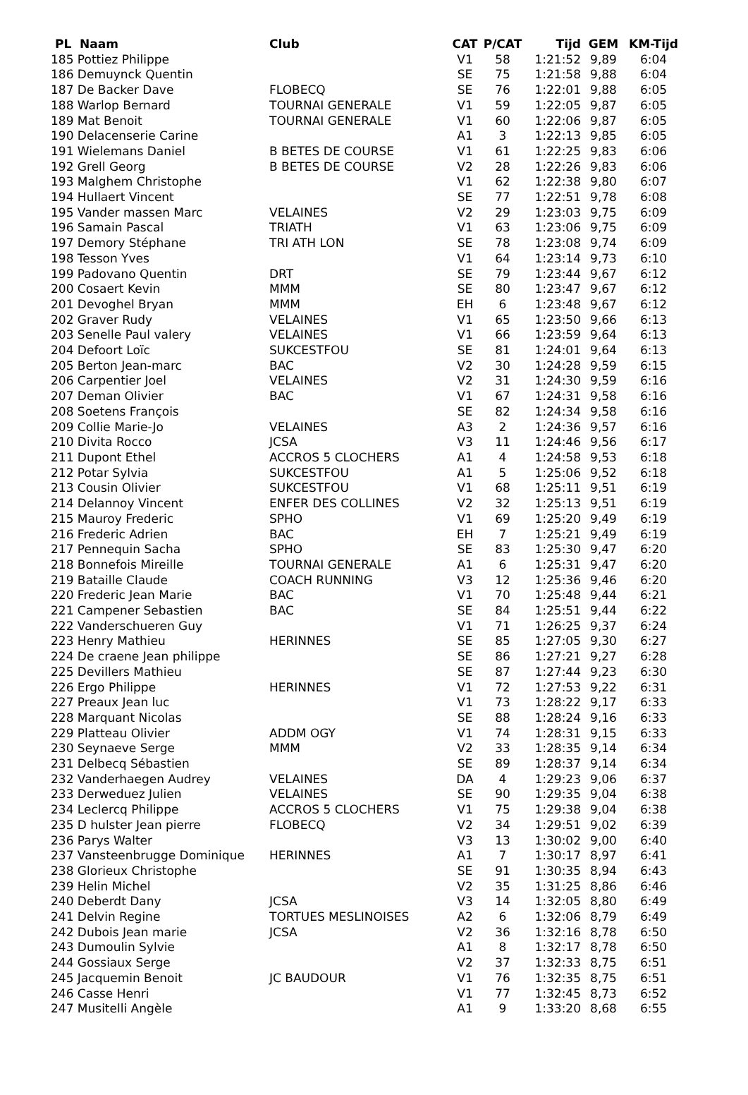| PL Naam | Club | CAT | P/CAT | Tijd | GEM | KM-Tijd |
| --- | --- | --- | --- | --- | --- | --- |
| 185 Pottiez Philippe | | V1 | 58 | 1:21:52 | 9,89 | 6:04 |
| 186 Demuynck Quentin | | SE | 75 | 1:21:58 | 9,88 | 6:04 |
| 187 De Backer Dave | FLOBECQ | SE | 76 | 1:22:01 | 9,88 | 6:05 |
| 188 Warlop Bernard | TOURNAI GENERALE | V1 | 59 | 1:22:05 | 9,87 | 6:05 |
| 189 Mat Benoit | TOURNAI GENERALE | V1 | 60 | 1:22:06 | 9,87 | 6:05 |
| 190 Delacenserie Carine | | A1 | 3 | 1:22:13 | 9,85 | 6:05 |
| 191 Wielemans Daniel | B BETES DE COURSE | V1 | 61 | 1:22:25 | 9,83 | 6:06 |
| 192 Grell Georg | B BETES DE COURSE | V2 | 28 | 1:22:26 | 9,83 | 6:06 |
| 193 Malghem Christophe | | V1 | 62 | 1:22:38 | 9,80 | 6:07 |
| 194 Hullaert Vincent | | SE | 77 | 1:22:51 | 9,78 | 6:08 |
| 195 Vander massen Marc | VELAINES | V2 | 29 | 1:23:03 | 9,75 | 6:09 |
| 196 Samain Pascal | TRIATH | V1 | 63 | 1:23:06 | 9,75 | 6:09 |
| 197 Demory Stéphane | TRI ATH LON | SE | 78 | 1:23:08 | 9,74 | 6:09 |
| 198 Tesson Yves | | V1 | 64 | 1:23:14 | 9,73 | 6:10 |
| 199 Padovano Quentin | DRT | SE | 79 | 1:23:44 | 9,67 | 6:12 |
| 200 Cosaert Kevin | MMM | SE | 80 | 1:23:47 | 9,67 | 6:12 |
| 201 Devoghel Bryan | MMM | EH | 6 | 1:23:48 | 9,67 | 6:12 |
| 202 Graver Rudy | VELAINES | V1 | 65 | 1:23:50 | 9,66 | 6:13 |
| 203 Senelle Paul valery | VELAINES | V1 | 66 | 1:23:59 | 9,64 | 6:13 |
| 204 Defoort Loïc | SUKCESTFOU | SE | 81 | 1:24:01 | 9,64 | 6:13 |
| 205 Berton Jean-marc | BAC | V2 | 30 | 1:24:28 | 9,59 | 6:15 |
| 206 Carpentier Joel | VELAINES | V2 | 31 | 1:24:30 | 9,59 | 6:16 |
| 207 Deman Olivier | BAC | V1 | 67 | 1:24:31 | 9,58 | 6:16 |
| 208 Soetens François | | SE | 82 | 1:24:34 | 9,58 | 6:16 |
| 209 Collie Marie-Jo | VELAINES | A3 | 2 | 1:24:36 | 9,57 | 6:16 |
| 210 Divita Rocco | JCSA | V3 | 11 | 1:24:46 | 9,56 | 6:17 |
| 211 Dupont Ethel | ACCROS 5 CLOCHERS | A1 | 4 | 1:24:58 | 9,53 | 6:18 |
| 212 Potar Sylvia | SUKCESTFOU | A1 | 5 | 1:25:06 | 9,52 | 6:18 |
| 213 Cousin Olivier | SUKCESTFOU | V1 | 68 | 1:25:11 | 9,51 | 6:19 |
| 214 Delannoy Vincent | ENFER DES COLLINES | V2 | 32 | 1:25:13 | 9,51 | 6:19 |
| 215 Mauroy Frederic | SPHO | V1 | 69 | 1:25:20 | 9,49 | 6:19 |
| 216 Frederic Adrien | BAC | EH | 7 | 1:25:21 | 9,49 | 6:19 |
| 217 Pennequin Sacha | SPHO | SE | 83 | 1:25:30 | 9,47 | 6:20 |
| 218 Bonnefois Mireille | TOURNAI GENERALE | A1 | 6 | 1:25:31 | 9,47 | 6:20 |
| 219 Bataille Claude | COACH RUNNING | V3 | 12 | 1:25:36 | 9,46 | 6:20 |
| 220 Frederic Jean Marie | BAC | V1 | 70 | 1:25:48 | 9,44 | 6:21 |
| 221 Campener Sebastien | BAC | SE | 84 | 1:25:51 | 9,44 | 6:22 |
| 222 Vanderschueren Guy | | V1 | 71 | 1:26:25 | 9,37 | 6:24 |
| 223 Henry Mathieu | HERINNES | SE | 85 | 1:27:05 | 9,30 | 6:27 |
| 224 De craene Jean philippe | | SE | 86 | 1:27:21 | 9,27 | 6:28 |
| 225 Devillers Mathieu | | SE | 87 | 1:27:44 | 9,23 | 6:30 |
| 226 Ergo Philippe | HERINNES | V1 | 72 | 1:27:53 | 9,22 | 6:31 |
| 227 Preaux Jean luc | | V1 | 73 | 1:28:22 | 9,17 | 6:33 |
| 228 Marquant Nicolas | | SE | 88 | 1:28:24 | 9,16 | 6:33 |
| 229 Platteau Olivier | ADDM OGY | V1 | 74 | 1:28:31 | 9,15 | 6:33 |
| 230 Seynaeve Serge | MMM | V2 | 33 | 1:28:35 | 9,14 | 6:34 |
| 231 Delbecq Sébastien | | SE | 89 | 1:28:37 | 9,14 | 6:34 |
| 232 Vanderhaegen Audrey | VELAINES | DA | 4 | 1:29:23 | 9,06 | 6:37 |
| 233 Derweduez Julien | VELAINES | SE | 90 | 1:29:35 | 9,04 | 6:38 |
| 234 Leclercq Philippe | ACCROS 5 CLOCHERS | V1 | 75 | 1:29:38 | 9,04 | 6:38 |
| 235 D hulster Jean pierre | FLOBECQ | V2 | 34 | 1:29:51 | 9,02 | 6:39 |
| 236 Parys Walter | | V3 | 13 | 1:30:02 | 9,00 | 6:40 |
| 237 Vansteenbrugge Dominique | HERINNES | A1 | 7 | 1:30:17 | 8,97 | 6:41 |
| 238 Glorieux Christophe | | SE | 91 | 1:30:35 | 8,94 | 6:43 |
| 239 Helin Michel | | V2 | 35 | 1:31:25 | 8,86 | 6:46 |
| 240 Deberdt Dany | JCSA | V3 | 14 | 1:32:05 | 8,80 | 6:49 |
| 241 Delvin Regine | TORTUES MESLINOISES | A2 | 6 | 1:32:06 | 8,79 | 6:49 |
| 242 Dubois Jean marie | JCSA | V2 | 36 | 1:32:16 | 8,78 | 6:50 |
| 243 Dumoulin Sylvie | | A1 | 8 | 1:32:17 | 8,78 | 6:50 |
| 244 Gossiaux Serge | | V2 | 37 | 1:32:33 | 8,75 | 6:51 |
| 245 Jacquemin Benoit | JC BAUDOUR | V1 | 76 | 1:32:35 | 8,75 | 6:51 |
| 246 Casse Henri | | V1 | 77 | 1:32:45 | 8,73 | 6:52 |
| 247 Musitelli Angèle | | A1 | 9 | 1:33:20 | 8,68 | 6:55 |